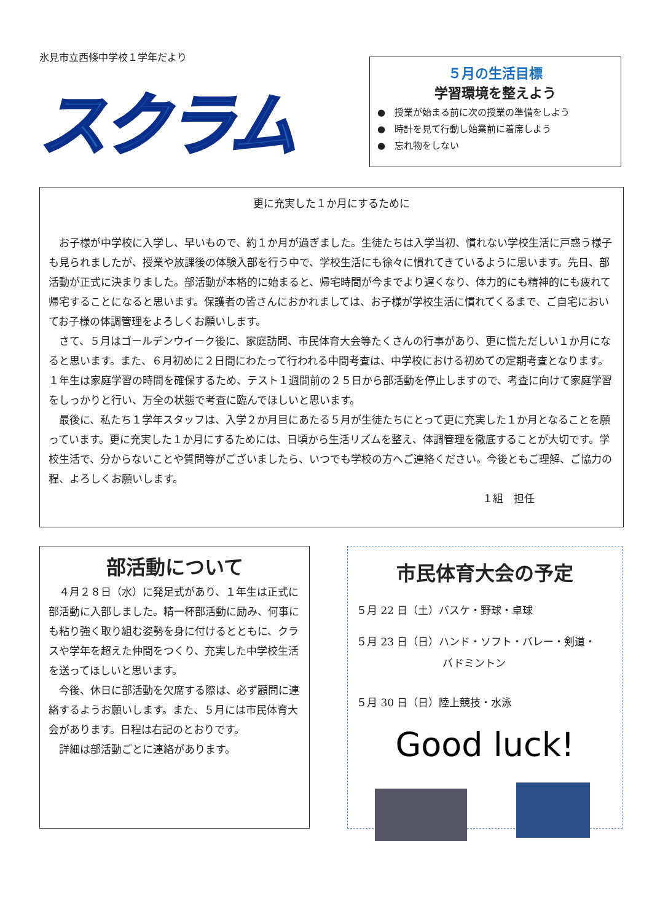氷見市立西條中学校１学年だより
スクラム
５月の生活目標
学習環境を整えよう
●　授業が始まる前に次の授業の準備をしよう
●　時計を見て行動し始業前に着席しよう
●　忘れ物をしない
更に充実した１か月にするために
お子様が中学校に入学し、早いもので、約１か月が過ぎました。生徒たちは入学当初、慣れない学校生活に戸惑う様子も見られましたが、授業や放課後の体験入部を行う中で、学校生活にも徐々に慣れてきているように思います。先日、部活動が正式に決まりました。部活動が本格的に始まると、帰宅時間が今までより遅くなり、体力的にも精神的にも疲れて帰宅することになると思います。保護者の皆さんにおかれましては、お子様が学校生活に慣れてくるまで、ご自宅においてお子様の体調管理をよろしくお願いします。
さて、５月はゴールデンウイーク後に、家庭訪問、市民体育大会等たくさんの行事があり、更に慌ただしい１か月になると思います。また、６月初めに２日間にわたって行われる中間考査は、中学校における初めての定期考査となります。１年生は家庭学習の時間を確保するため、テスト１週間前の２５日から部活動を停止しますので、考査に向けて家庭学習をしっかりと行い、万全の状態で考査に臨んでほしいと思います。
最後に、私たち１学年スタッフは、入学２か月目にあたる５月が生徒たちにとって更に充実した１か月となることを願っています。更に充実した１か月にするためには、日頃から生活リズムを整え、体調管理を徹底することが大切です。学校生活で、分からないことや質問等がございましたら、いつでも学校の方へご連絡ください。今後ともご理解、ご協力の程、よろしくお願いします。
１組　担任
部活動について
４月２８日（水）に発足式があり、１年生は正式に部活動に入部しました。精一杯部活動に励み、何事にも粘り強く取り組む姿勢を身に付けるとともに、クラスや学年を超えた仲間をつくり、充実した中学校生活を送ってほしいと思います。
今後、休日に部活動を欠席する際は、必ず顧問に連絡するようお願いします。また、５月には市民体育大会があります。日程は右記のとおりです。
詳細は部活動ごとに連絡があります。
市民体育大会の予定
５月 22 日（土）バスケ・野球・卓球
５月 23 日（日）ハンド・ソフト・バレー・剣道・
バドミントン
５月 30 日（日）陸上競技・水泳
Good luck!